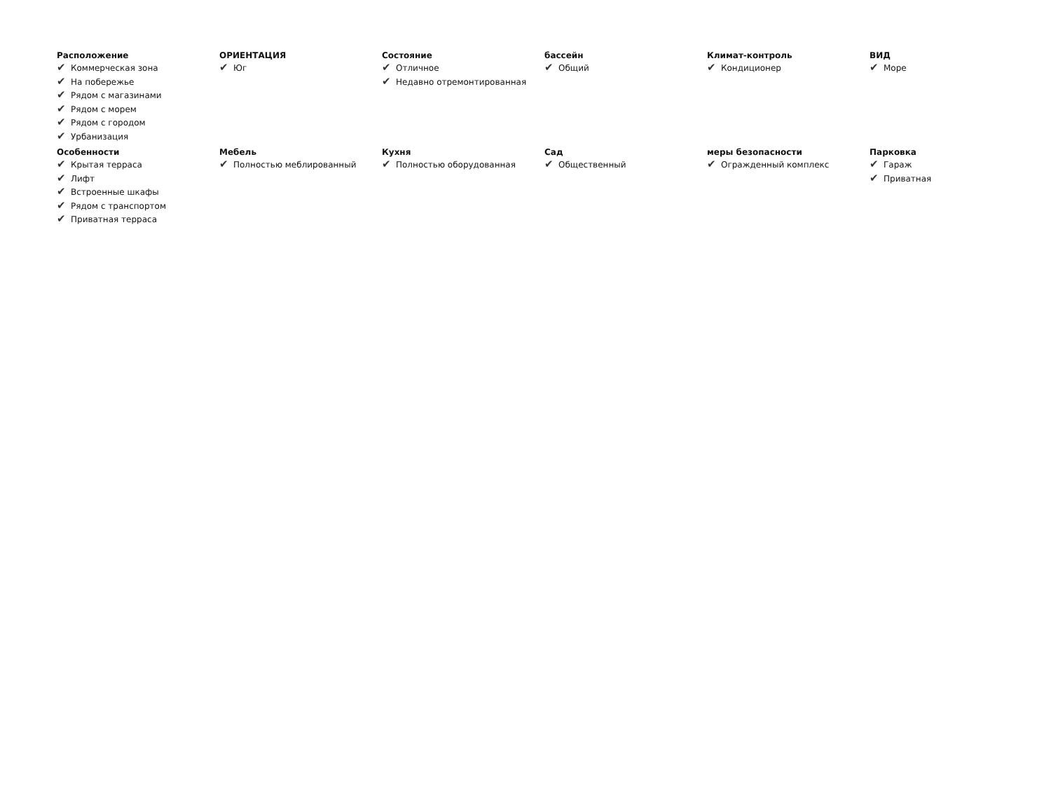Расположение
✔ Коммерческая зона
✔ На побережье
✔ Рядом с магазинами
✔ Рядом с морем
✔ Рядом с городом
✔ Урбанизация
ОРИЕНТАЦИЯ
✔ Юг
Состояние
✔ Отличное
✔ Недавно отремонтированная
бассейн
✔ Общий
Климат-контроль
✔ Кондиционер
ВИД
✔ Море
Особенности
✔ Крытая терраса
✔ Лифт
✔ Встроенные шкафы
✔ Рядом с транспортом
✔ Приватная терраса
Мебель
✔ Полностью меблированный
Кухня
✔ Полностью оборудованная
Сад
✔ Общественный
меры безопасности
✔ Огражденный комплекс
Парковка
✔ Гараж
✔ Приватная